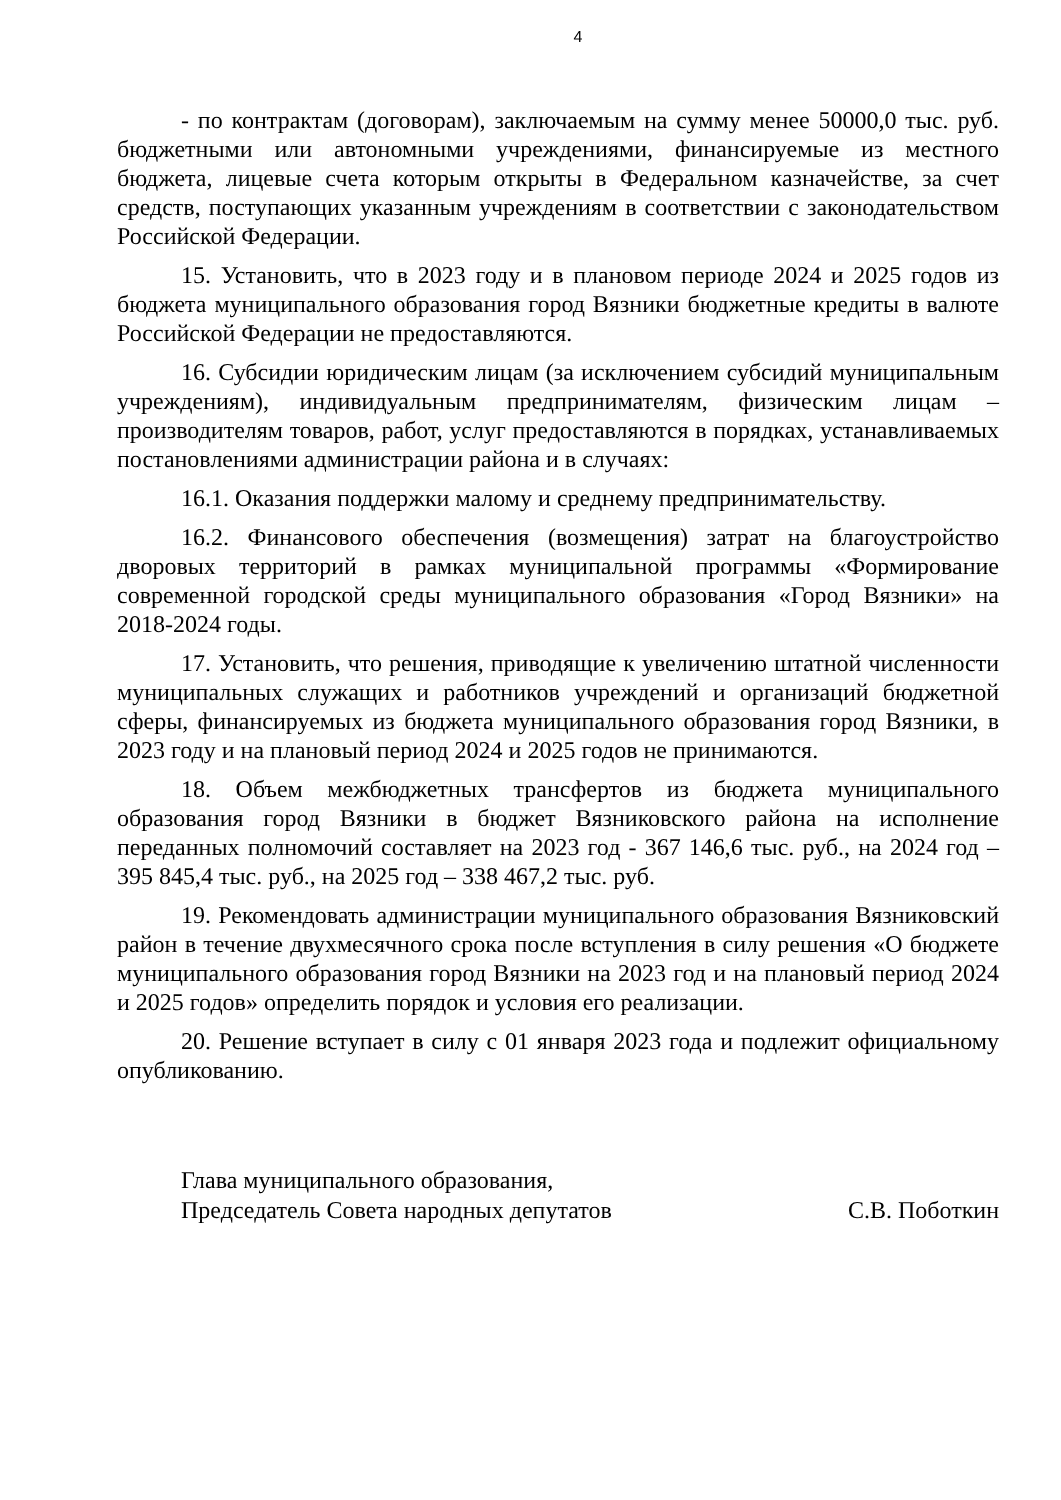4
- по контрактам (договорам), заключаемым на сумму менее 50000,0 тыс. руб. бюджетными или автономными учреждениями, финансируемые из местного бюджета, лицевые счета которым открыты в Федеральном казначействе, за счет средств, поступающих указанным учреждениям в соответствии с законодательством Российской Федерации.
15. Установить, что в 2023 году и в плановом периоде 2024 и 2025 годов из бюджета муниципального образования город Вязники бюджетные кредиты в валюте Российской Федерации не предоставляются.
16. Субсидии юридическим лицам (за исключением субсидий муниципальным учреждениям), индивидуальным предпринимателям, физическим лицам – производителям товаров, работ, услуг предоставляются в порядках, устанавливаемых постановлениями администрации района и в случаях:
16.1. Оказания поддержки малому и среднему предпринимательству.
16.2. Финансового обеспечения (возмещения) затрат на благоустройство дворовых территорий в рамках муниципальной программы «Формирование современной городской среды муниципального образования «Город Вязники» на 2018-2024 годы.
17. Установить, что решения, приводящие к увеличению штатной численности муниципальных служащих и работников учреждений и организаций бюджетной сферы, финансируемых из бюджета муниципального образования город Вязники, в 2023 году и на плановый период 2024 и 2025 годов не принимаются.
18. Объем межбюджетных трансфертов из бюджета муниципального образования город Вязники в бюджет Вязниковского района на исполнение переданных полномочий составляет на 2023 год - 367 146,6 тыс. руб., на 2024 год – 395 845,4 тыс. руб., на 2025 год – 338 467,2 тыс. руб.
19. Рекомендовать администрации муниципального образования Вязниковский район в течение двухмесячного срока после вступления в силу решения «О бюджете муниципального образования город Вязники на 2023 год и на плановый период 2024 и 2025 годов» определить порядок и условия его реализации.
20. Решение вступает в силу с 01 января 2023 года и подлежит официальному опубликованию.
Глава муниципального образования,
Председатель Совета народных депутатов С.В. Поботкин